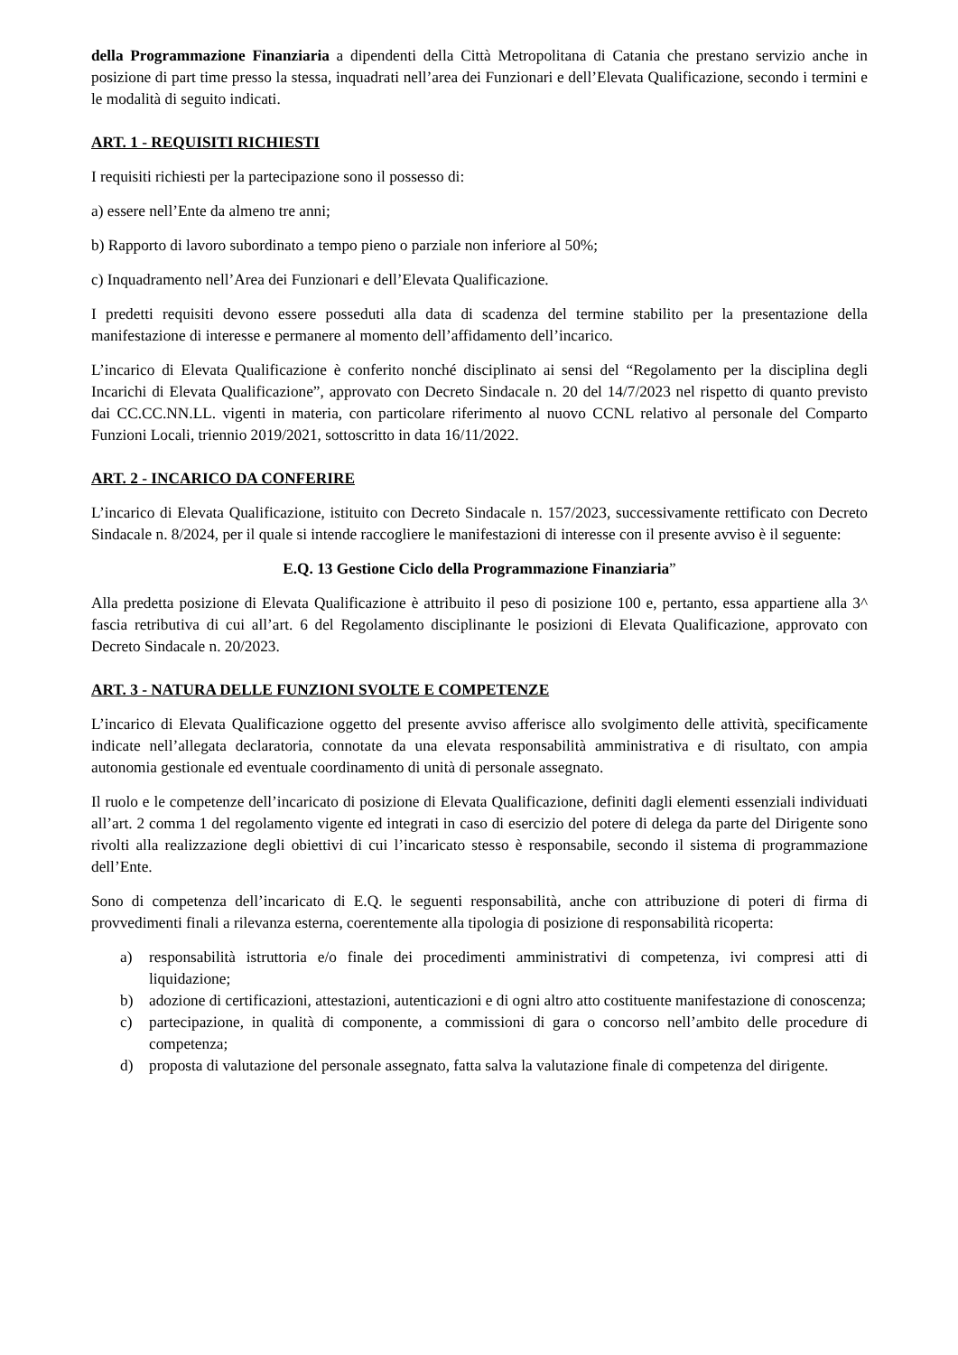della Programmazione Finanziaria a dipendenti della Città Metropolitana di Catania che prestano servizio anche in posizione di part time presso la stessa, inquadrati nell’area dei Funzionari e dell’Elevata Qualificazione, secondo i termini e le modalità di seguito indicati.
ART. 1 - REQUISITI RICHIESTI
I requisiti richiesti per la partecipazione sono il possesso di:
a) essere nell’Ente da almeno tre anni;
b) Rapporto di lavoro subordinato a tempo pieno o parziale non inferiore al 50%;
c) Inquadramento nell’Area dei Funzionari e dell’Elevata Qualificazione.
I predetti requisiti devono essere posseduti alla data di scadenza del termine stabilito per la presentazione della manifestazione di interesse e permanere al momento dell’affidamento dell’incarico.
L’incarico di Elevata Qualificazione è conferito nonché disciplinato ai sensi del “Regolamento per la disciplina degli Incarichi di Elevata Qualificazione”, approvato con Decreto Sindacale n. 20 del 14/7/2023 nel rispetto di quanto previsto dai CC.CC.NN.LL. vigenti in materia, con particolare riferimento al nuovo CCNL relativo al personale del Comparto Funzioni Locali, triennio 2019/2021, sottoscritto in data 16/11/2022.
ART. 2 - INCARICO DA CONFERIRE
L’incarico di Elevata Qualificazione, istituito con Decreto Sindacale n. 157/2023, successivamente rettificato con Decreto Sindacale n. 8/2024, per il quale si intende raccogliere le manifestazioni di interesse con il presente avviso è il seguente:
E.Q. 13 Gestione Ciclo della Programmazione Finanziaria”
Alla predetta posizione di Elevata Qualificazione è attribuito il peso di posizione 100 e, pertanto, essa appartiene alla 3^ fascia retributiva di cui all’art. 6 del Regolamento disciplinante le posizioni di Elevata Qualificazione, approvato con Decreto Sindacale n. 20/2023.
ART. 3 - NATURA DELLE FUNZIONI SVOLTE E COMPETENZE
L’incarico di Elevata Qualificazione oggetto del presente avviso afferisce allo svolgimento delle attività, specificamente indicate nell’allegata declaratoria, connotate da una elevata responsabilità amministrativa e di risultato, con ampia autonomia gestionale ed eventuale coordinamento di unità di personale assegnato.
Il ruolo e le competenze dell’incaricato di posizione di Elevata Qualificazione, definiti dagli elementi essenziali individuati all’art. 2 comma 1 del regolamento vigente ed integrati in caso di esercizio del potere di delega da parte del Dirigente sono rivolti alla realizzazione degli obiettivi di cui l’incaricato stesso è responsabile, secondo il sistema di programmazione dell’Ente.
Sono di competenza dell’incaricato di E.Q. le seguenti responsabilità, anche con attribuzione di poteri di firma di provvedimenti finali a rilevanza esterna, coerentemente alla tipologia di posizione di responsabilità ricoperta:
a) responsabilità istruttoria e/o finale dei procedimenti amministrativi di competenza, ivi compresi atti di liquidazione;
b) adozione di certificazioni, attestazioni, autenticazioni e di ogni altro atto costituente manifestazione di conoscenza;
c) partecipazione, in qualità di componente, a commissioni di gara o concorso nell’ambito delle procedure di competenza;
d) proposta di valutazione del personale assegnato, fatta salva la valutazione finale di competenza del dirigente.